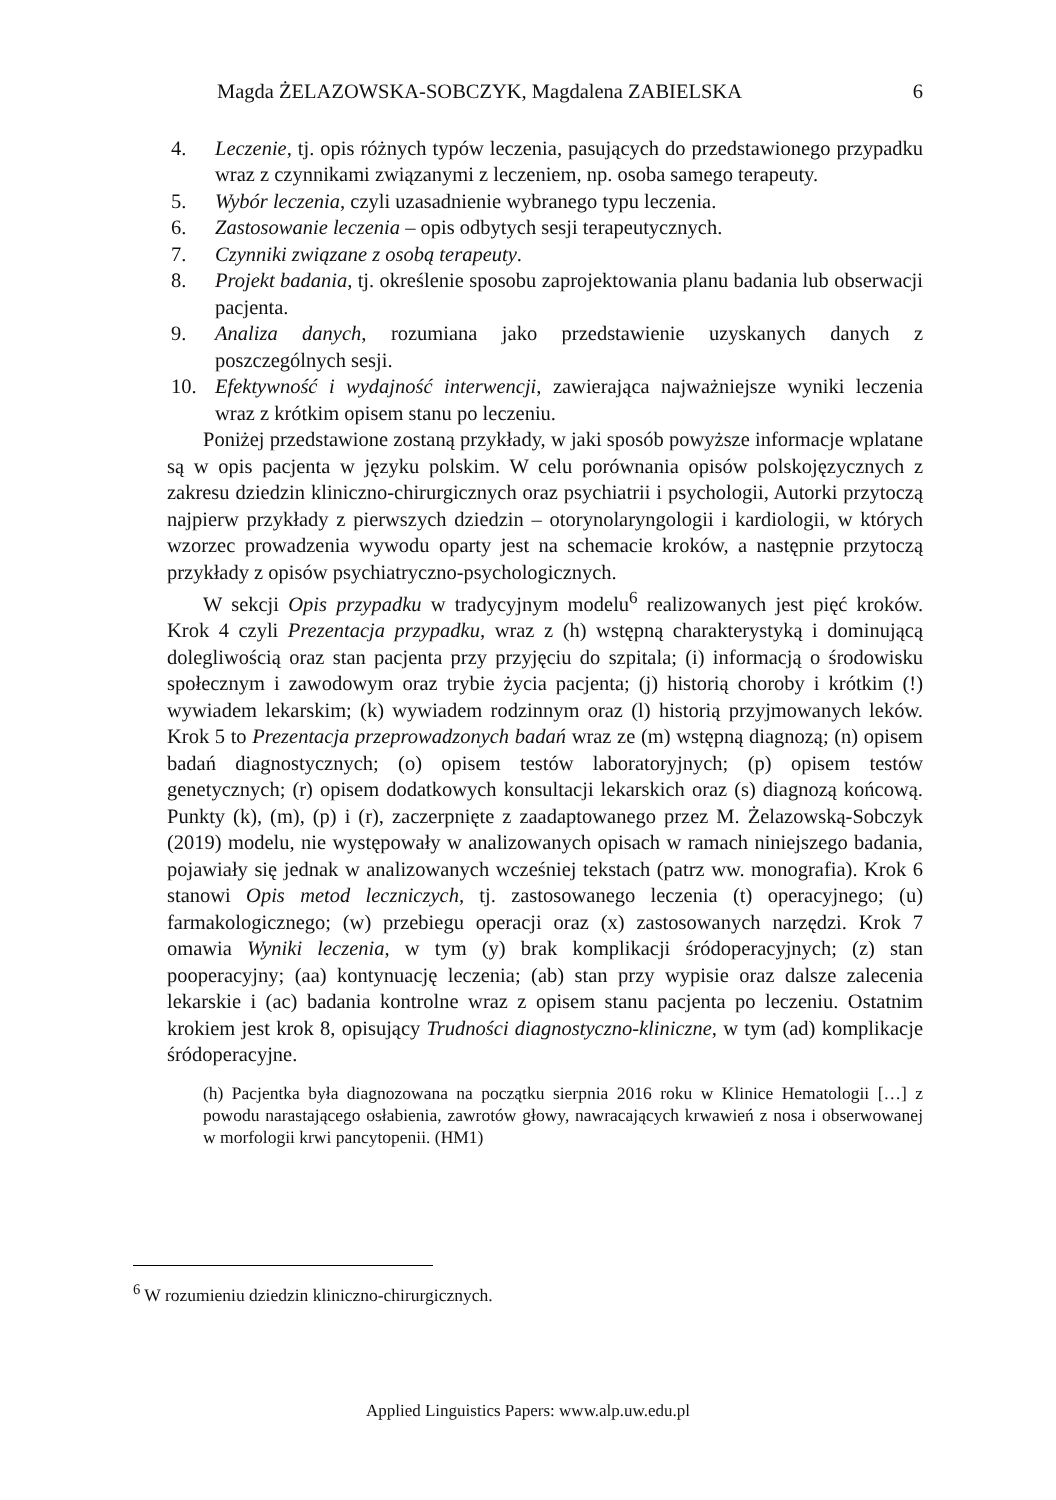Magda ŻELAZOWSKA-SOBCZYK, Magdalena ZABIELSKA 6
4. Leczenie, tj. opis różnych typów leczenia, pasujących do przedstawionego przypadku wraz z czynnikami związanymi z leczeniem, np. osoba samego terapeuty.
5. Wybór leczenia, czyli uzasadnienie wybranego typu leczenia.
6. Zastosowanie leczenia – opis odbytych sesji terapeutycznych.
7. Czynniki związane z osobą terapeuty.
8. Projekt badania, tj. określenie sposobu zaprojektowania planu badania lub obserwacji pacjenta.
9. Analiza danych, rozumiana jako przedstawienie uzyskanych danych z poszczególnych sesji.
10. Efektywność i wydajność interwencji, zawierająca najważniejsze wyniki leczenia wraz z krótkim opisem stanu po leczeniu.
Poniżej przedstawione zostaną przykłady, w jaki sposób powyższe informacje wplatane są w opis pacjenta w języku polskim. W celu porównania opisów polskojęzycznych z zakresu dziedzin kliniczno-chirurgicznych oraz psychiatrii i psychologii, Autorki przytoczą najpierw przykłady z pierwszych dziedzin – otorynolaryngologii i kardiologii, w których wzorzec prowadzenia wywodu oparty jest na schemacie kroków, a następnie przytoczą przykłady z opisów psychiatryczno-psychologicznych.
W sekcji Opis przypadku w tradycyjnym modelu<sup>6</sup> realizowanych jest pięć kroków. Krok 4 czyli Prezentacja przypadku, wraz z (h) wstępną charakterystyką i dominującą dolegliwością oraz stan pacjenta przy przyjęciu do szpitala; (i) informacją o środowisku społecznym i zawodowym oraz trybie życia pacjenta; (j) historią choroby i krótkim (!) wywiadem lekarskim; (k) wywiadem rodzinnym oraz (l) historią przyjmowanych leków. Krok 5 to Prezentacja przeprowadzonych badań wraz ze (m) wstępną diagnozą; (n) opisem badań diagnostycznych; (o) opisem testów laboratoryjnych; (p) opisem testów genetycznych; (r) opisem dodatkowych konsultacji lekarskich oraz (s) diagnozą końcową. Punkty (k), (m), (p) i (r), zaczerpnięte z zaadaptowanego przez M. Żelazowską-Sobczyk (2019) modelu, nie występowały w analizowanych opisach w ramach niniejszego badania, pojawiały się jednak w analizowanych wcześniej tekstach (patrz ww. monografia). Krok 6 stanowi Opis metod leczniczych, tj. zastosowanego leczenia (t) operacyjnego; (u) farmakologicznego; (w) przebiegu operacji oraz (x) zastosowanych narzędzi. Krok 7 omawia Wyniki leczenia, w tym (y) brak komplikacji śródoperacyjnych; (z) stan pooperacyjny; (aa) kontynuację leczenia; (ab) stan przy wypisie oraz dalsze zalecenia lekarskie i (ac) badania kontrolne wraz z opisem stanu pacjenta po leczeniu. Ostatnim krokiem jest krok 8, opisujący Trudności diagnostyczno-kliniczne, w tym (ad) komplikacje śródoperacyjne.
(h) Pacjentka była diagnozowana na początku sierpnia 2016 roku w Klinice Hematologii […] z powodu narastającego osłabienia, zawrotów głowy, nawracających krwawień z nosa i obserwowanej w morfologii krwi pancytopenii. (HM1)
<sup>6</sup> W rozumieniu dziedzin kliniczno-chirurgicznych.
Applied Linguistics Papers: www.alp.uw.edu.pl